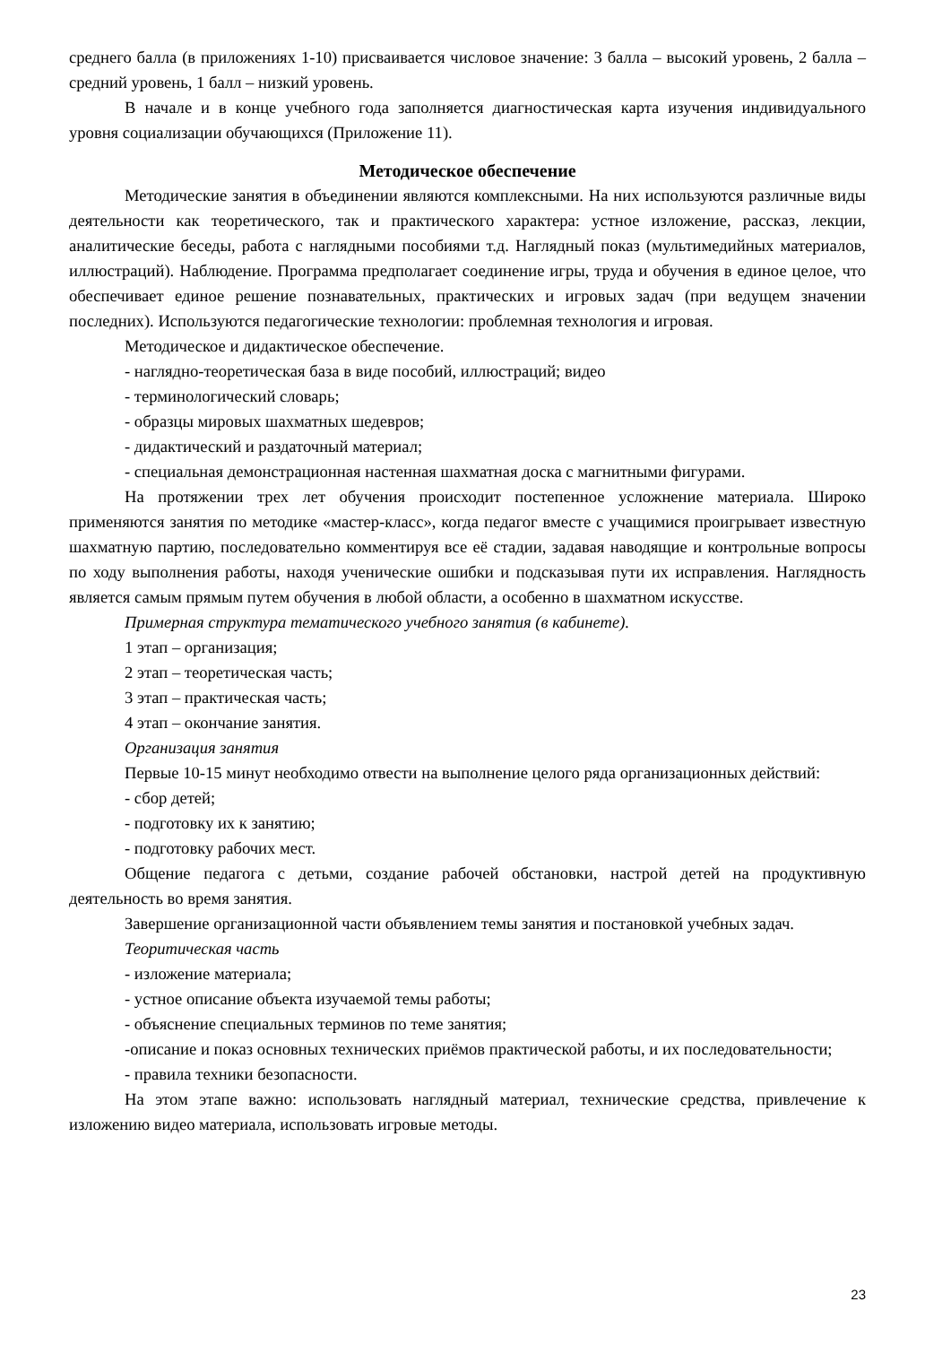среднего балла (в приложениях 1-10) присваивается числовое значение: 3 балла – высокий уровень, 2 балла – средний уровень, 1 балл – низкий уровень.
В начале и в конце учебного года заполняется диагностическая карта изучения индивидуального уровня социализации обучающихся (Приложение 11).
Методическое обеспечение
Методические занятия в объединении являются комплексными. На них используются различные виды деятельности как теоретического, так и практического характера: устное изложение, рассказ, лекции, аналитические беседы, работа с наглядными пособиями т.д. Наглядный показ (мультимедийных материалов, иллюстраций). Наблюдение. Программа предполагает соединение игры, труда и обучения в единое целое, что обеспечивает единое решение познавательных, практических и игровых задач (при ведущем значении последних). Используются педагогические технологии: проблемная технология и игровая.
Методическое и дидактическое обеспечение.
- наглядно-теоретическая база в виде пособий, иллюстраций; видео
- терминологический словарь;
- образцы мировых шахматных шедевров;
- дидактический и раздаточный материал;
- специальная демонстрационная настенная шахматная доска с магнитными фигурами.
На протяжении трех лет обучения происходит постепенное усложнение материала. Широко применяются занятия по методике «мастер-класс», когда педагог вместе с учащимися проигрывает известную шахматную партию, последовательно комментируя все её стадии, задавая наводящие и контрольные вопросы по ходу выполнения работы, находя ученические ошибки и подсказывая пути их исправления. Наглядность является самым прямым путем обучения в любой области, а особенно в шахматном искусстве.
Примерная структура тематического учебного занятия (в кабинете).
1 этап – организация;
2 этап – теоретическая часть;
3 этап – практическая часть;
4 этап – окончание занятия.
Организация занятия
Первые 10-15 минут необходимо отвести на выполнение целого ряда организационных действий:
- сбор детей;
- подготовку их к занятию;
- подготовку рабочих мест.
Общение педагога с детьми, создание рабочей обстановки, настрой детей на продуктивную деятельность во время занятия.
Завершение организационной части объявлением темы занятия и постановкой учебных задач.
Теоритическая часть
- изложение материала;
- устное описание объекта изучаемой темы работы;
- объяснение специальных терминов по теме занятия;
-описание и показ основных технических приёмов практической работы, и их последовательности;
- правила техники безопасности.
На этом этапе важно: использовать наглядный материал, технические средства, привлечение к изложению видео материала, использовать игровые методы.
23